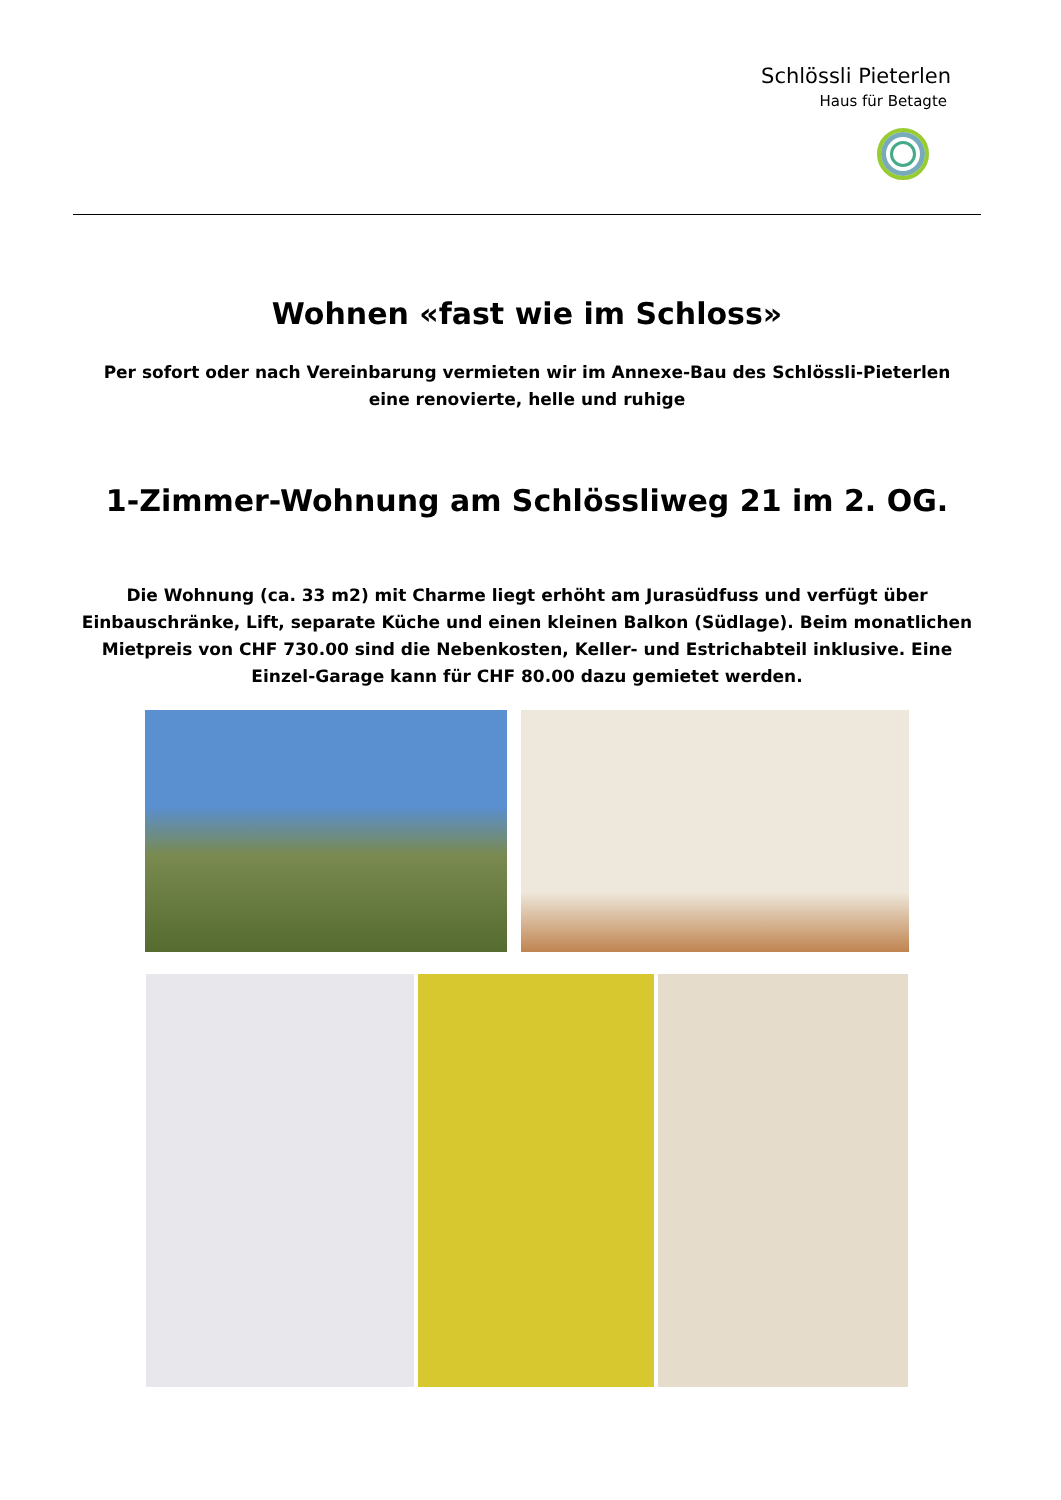Schlössli Pieterlen
Haus für Betagte
Wohnen «fast wie im Schloss»
Per sofort oder nach Vereinbarung vermieten wir im Annexe-Bau des Schlössli-Pieterlen
eine renovierte, helle und ruhige
1-Zimmer-Wohnung am Schlössliweg 21 im 2. OG.
Die Wohnung (ca. 33 m2) mit Charme liegt erhöht am Jurasüdfuss und verfügt über Einbauschränke, Lift, separate Küche und einen kleinen Balkon (Südlage). Beim monatlichen Mietpreis von CHF 730.00 sind die Nebenkosten, Keller- und Estrichabteil inklusive. Eine Einzel-Garage kann für CHF 80.00 dazu gemietet werden.